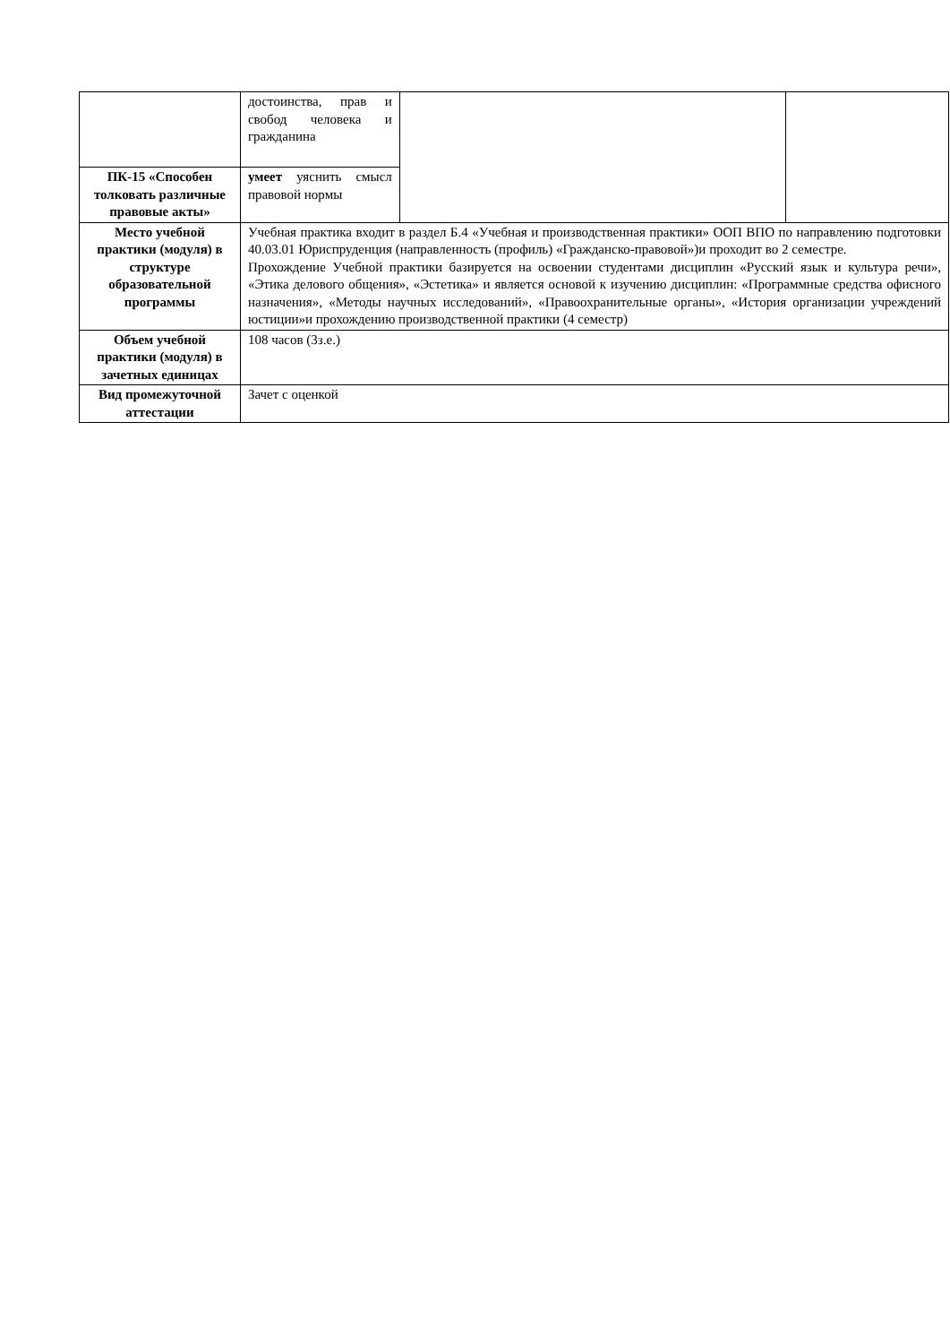| | достоинства, прав и свобод человека и гражданина | | |
| ПК-15 «Способен толковать различные правовые акты» | умеет уяснить смысл правовой нормы | | |
| Место учебной практики (модуля) в структуре образовательной программы | Учебная практика входит в раздел Б.4 «Учебная и производственная практики» ООП ВПО по направлению подготовки 40.03.01 Юриспруденция (направленность (профиль) «Гражданско-правовой»)и проходит во 2 семестре. Прохождение Учебной практики базируется на освоении студентами дисциплин «Русский язык и культура речи», «Этика делового общения», «Эстетика» и является основой к изучению дисциплин: «Программные средства офисного назначения», «Методы научных исследований», «Правоохранительные органы», «История организации учреждений юстиции»и прохождению производственной практики (4 семестр) | | |
| Объем учебной практики (модуля) в зачетных единицах | 108 часов (3з.е.) | | |
| Вид промежуточной аттестации | Зачет с оценкой | | |